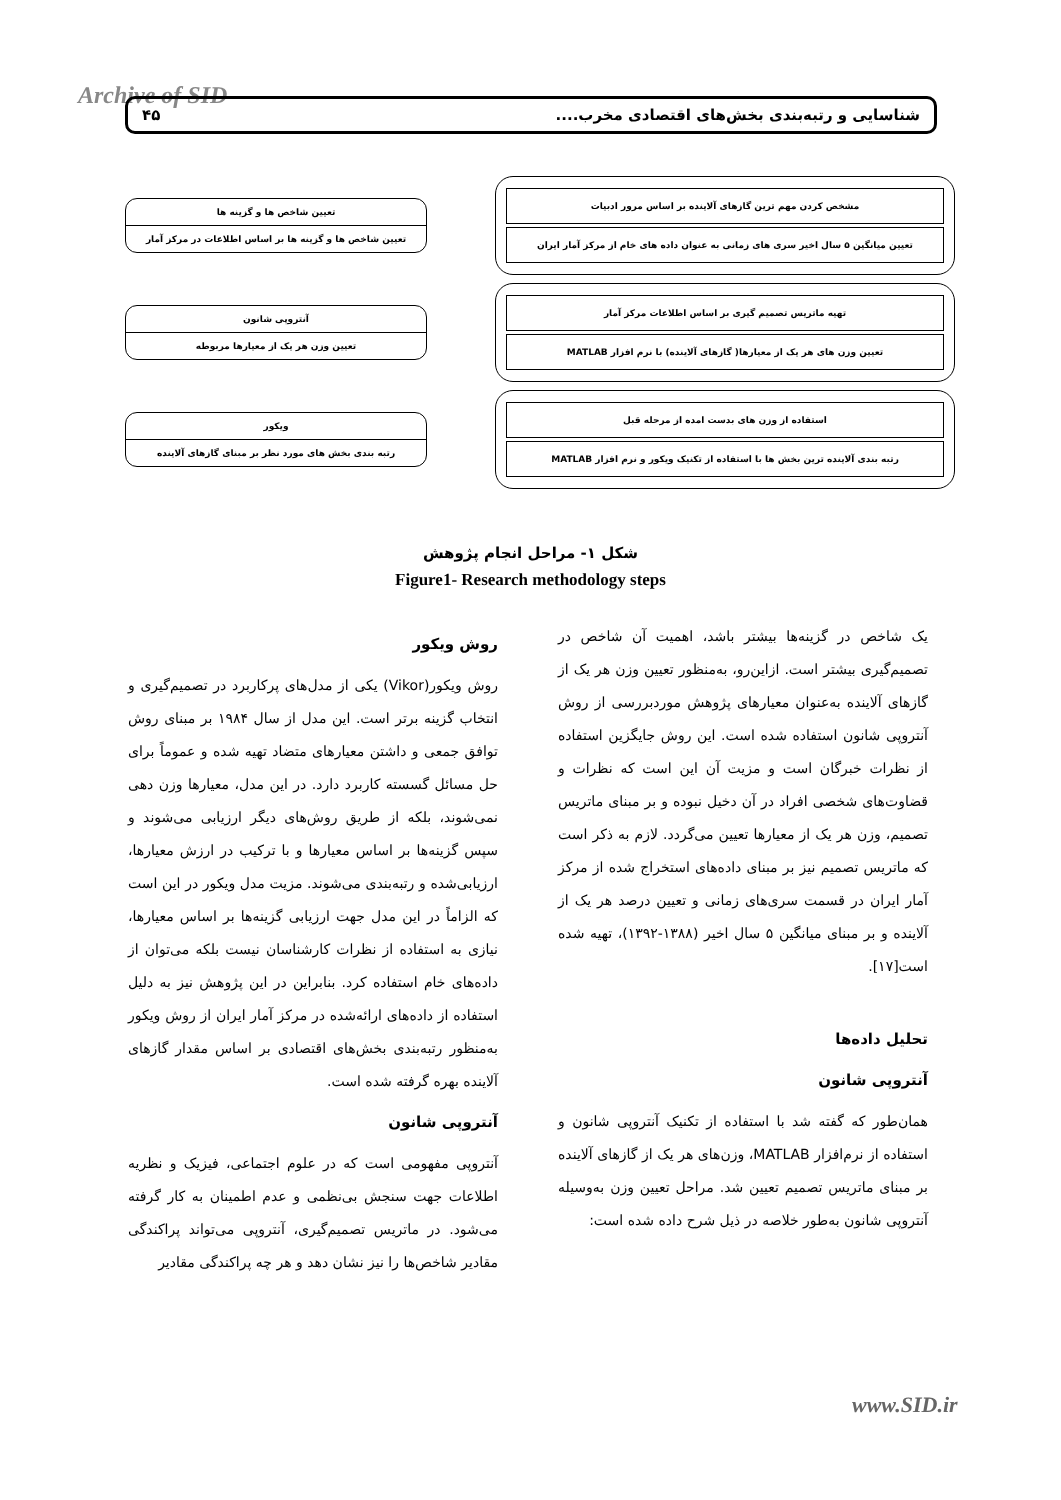Archive of SID شناسایی و رتبه‌بندی بخش‌های اقتصادی مخرب.... ۴۵
مشخص کردن مهم ترین گازهای آلاینده بر اساس مرور ادبیات
تعیین میانگین ۵ سال اخیر سری های زمانی به عنوان داده های خام از مرکز آمار ایران
تعیین شاخص ها و گزینه ها
تعیین شاخص ها و گزینه ها بر اساس اطلاعات در مرکز آمار
تهیه ماتریس تصمیم گیری بر اساس اطلاعات مرکز آمار
تعیین وزن های هر یک از معیارها( گازهای آلاینده) با نرم افزار MATLAB
آنتروپی شانون
تعیین وزن هر یک از معیارها مربوطه
استفاده از وزن های بدست امده از مرحله قبل
رتبه بندی آلاینده ترین بخش ها با استفاده از تکنیک ویکور و نرم افزار MATLAB
ویکور
رتبه بندی بخش های مورد نظر بر مبنای گازهای آلاینده
شکل ۱- مراحل انجام پژوهش
Figure1- Research methodology steps
روش ویکور
روش ویکور(Vikor) یکی از مدل‌های پرکاربرد در تصمیم‌گیری و انتخاب گزینه برتر است. این مدل از سال ۱۹۸۴ بر مبنای روش توافق جمعی و داشتن معیارهای متضاد تهیه شده و عموماً برای حل مسائل گسسته کاربرد دارد. در این مدل، معیارها وزن دهی نمی‌شوند، بلکه از طریق روش‌های دیگر ارزیابی می‌شوند و سپس گزینه‌ها بر اساس معیارها و با ترکیب در ارزش معیارها، ارزیابی‌شده و رتبه‌بندی می‌شوند. مزیت مدل ویکور در این است که الزاماً در این مدل جهت ارزیابی گزینه‌ها بر اساس معیارها، نیازی به استفاده از نظرات کارشناسان نیست بلکه می‌توان از داده‌های خام استفاده کرد. بنابراین در این پژوهش نیز به دلیل استفاده از داده‌های ارائه‌شده در مرکز آمار ایران از روش ویکور به‌منظور رتبه‌بندی بخش‌های اقتصادی بر اساس مقدار گازهای آلاینده بهره گرفته شده است.
آنتروپی شانون
آنتروپی مفهومی است که در علوم اجتماعی، فیزیک و نظریه اطلاعات جهت سنجش بی‌نظمی و عدم اطمینان به کار گرفته می‌شود. در ماتریس تصمیم‌گیری، آنتروپی می‌تواند پراکندگی مقادیر شاخص‌ها را نیز نشان دهد و هر چه پراکندگی مقادیر
یک شاخص در گزینه‌ها بیشتر باشد، اهمیت آن شاخص در تصمیم‌گیری بیشتر است. ازاین‌رو، به‌منظور تعیین وزن هر یک از گازهای آلاینده به‌عنوان معیارهای پژوهش موردبررسی از روش آنتروپی شانون استفاده شده است. این روش جایگزین استفاده از نظرات خبرگان است و مزیت آن این است که نظرات و قضاوت‌های شخصی افراد در آن دخیل نبوده و بر مبنای ماتریس تصمیم، وزن هر یک از معیارها تعیین می‌گردد. لازم به ذکر است که ماتریس تصمیم نیز بر مبنای داده‌های استخراج شده از مرکز آمار ایران در قسمت سری‌های زمانی و تعیین درصد هر یک از آلاینده و بر مبنای میانگین ۵ سال اخیر (۱۳۸۸-۱۳۹۲)، تهیه شده است[۱۷].
تحلیل داده‌ها
آنتروپی شانون
همان‌طور که گفته شد با استفاده از تکنیک آنتروپی شانون و استفاده از نرم‌افزار MATLAB، وزن‌های هر یک از گازهای آلاینده بر مبنای ماتریس تصمیم تعیین شد. مراحل تعیین وزن به‌وسیله آنتروپی شانون به‌طور خلاصه در ذیل شرح داده شده است:
www.SID.ir